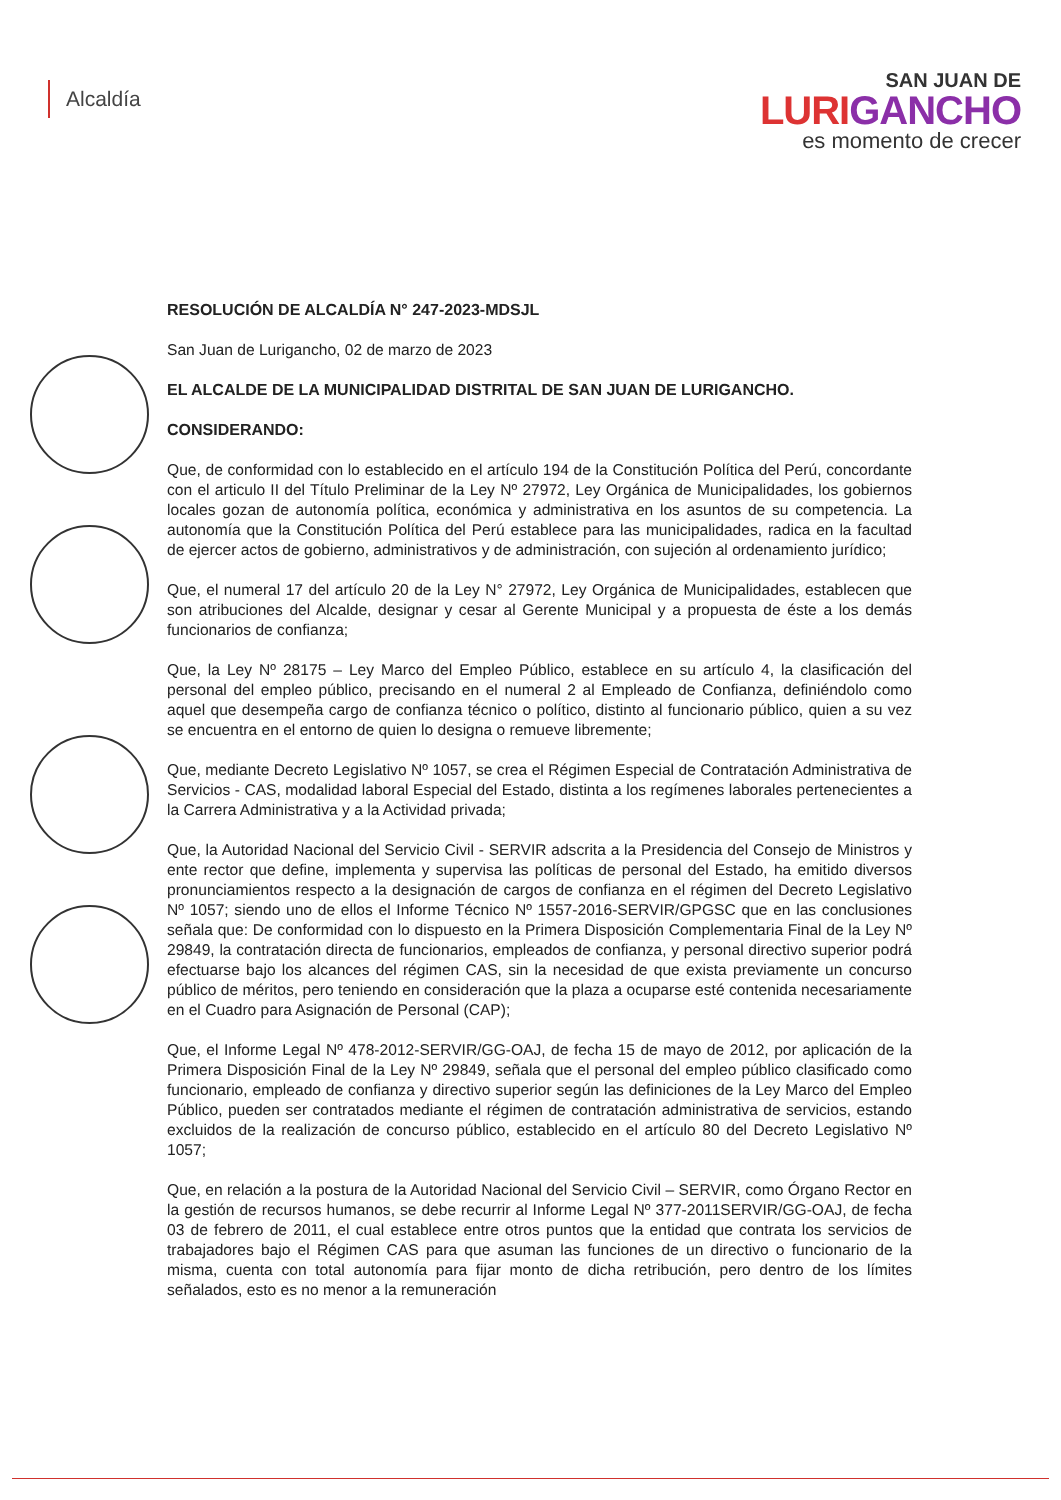Alcaldía
SAN JUAN DE
LURIGANCHO
es momento de crecer
RESOLUCIÓN DE ALCALDÍA N° 247-2023-MDSJL
San Juan de Lurigancho, 02 de marzo de 2023
EL ALCALDE DE LA MUNICIPALIDAD DISTRITAL DE SAN JUAN DE LURIGANCHO.
CONSIDERANDO:
Que, de conformidad con lo establecido en el artículo 194 de la Constitución Política del Perú, concordante con el articulo II del Título Preliminar de la Ley Nº 27972, Ley Orgánica de Municipalidades, los gobiernos locales gozan de autonomía política, económica y administrativa en los asuntos de su competencia. La autonomía que la Constitución Política del Perú establece para las municipalidades, radica en la facultad de ejercer actos de gobierno, administrativos y de administración, con sujeción al ordenamiento jurídico;
Que, el numeral 17 del artículo 20 de la Ley N° 27972, Ley Orgánica de Municipalidades, establecen que son atribuciones del Alcalde, designar y cesar al Gerente Municipal y a propuesta de éste a los demás funcionarios de confianza;
Que, la Ley Nº 28175 – Ley Marco del Empleo Público, establece en su artículo 4, la clasificación del personal del empleo público, precisando en el numeral 2 al Empleado de Confianza, definiéndolo como aquel que desempeña cargo de confianza técnico o político, distinto al funcionario público, quien a su vez se encuentra en el entorno de quien lo designa o remueve libremente;
Que, mediante Decreto Legislativo Nº 1057, se crea el Régimen Especial de Contratación Administrativa de Servicios - CAS, modalidad laboral Especial del Estado, distinta a los regímenes laborales pertenecientes a la Carrera Administrativa y a la Actividad privada;
Que, la Autoridad Nacional del Servicio Civil - SERVIR adscrita a la Presidencia del Consejo de Ministros y ente rector que define, implementa y supervisa las políticas de personal del Estado, ha emitido diversos pronunciamientos respecto a la designación de cargos de confianza en el régimen del Decreto Legislativo Nº 1057; siendo uno de ellos el Informe Técnico Nº 1557-2016-SERVIR/GPGSC que en las conclusiones señala que: De conformidad con lo dispuesto en la Primera Disposición Complementaria Final de la Ley Nº 29849, la contratación directa de funcionarios, empleados de confianza, y personal directivo superior podrá efectuarse bajo los alcances del régimen CAS, sin la necesidad de que exista previamente un concurso público de méritos, pero teniendo en consideración que la plaza a ocuparse esté contenida necesariamente en el Cuadro para Asignación de Personal (CAP);
Que, el Informe Legal Nº 478-2012-SERVIR/GG-OAJ, de fecha 15 de mayo de 2012, por aplicación de la Primera Disposición Final de la Ley Nº 29849, señala que el personal del empleo público clasificado como funcionario, empleado de confianza y directivo superior según las definiciones de la Ley Marco del Empleo Público, pueden ser contratados mediante el régimen de contratación administrativa de servicios, estando excluidos de la realización de concurso público, establecido en el artículo 80 del Decreto Legislativo Nº 1057;
Que, en relación a la postura de la Autoridad Nacional del Servicio Civil – SERVIR, como Órgano Rector en la gestión de recursos humanos, se debe recurrir al Informe Legal Nº 377-2011SERVIR/GG-OAJ, de fecha 03 de febrero de 2011, el cual establece entre otros puntos que la entidad que contrata los servicios de trabajadores bajo el Régimen CAS para que asuman las funciones de un directivo o funcionario de la misma, cuenta con total autonomía para fijar monto de dicha retribución, pero dentro de los límites señalados, esto es no menor a la remuneración